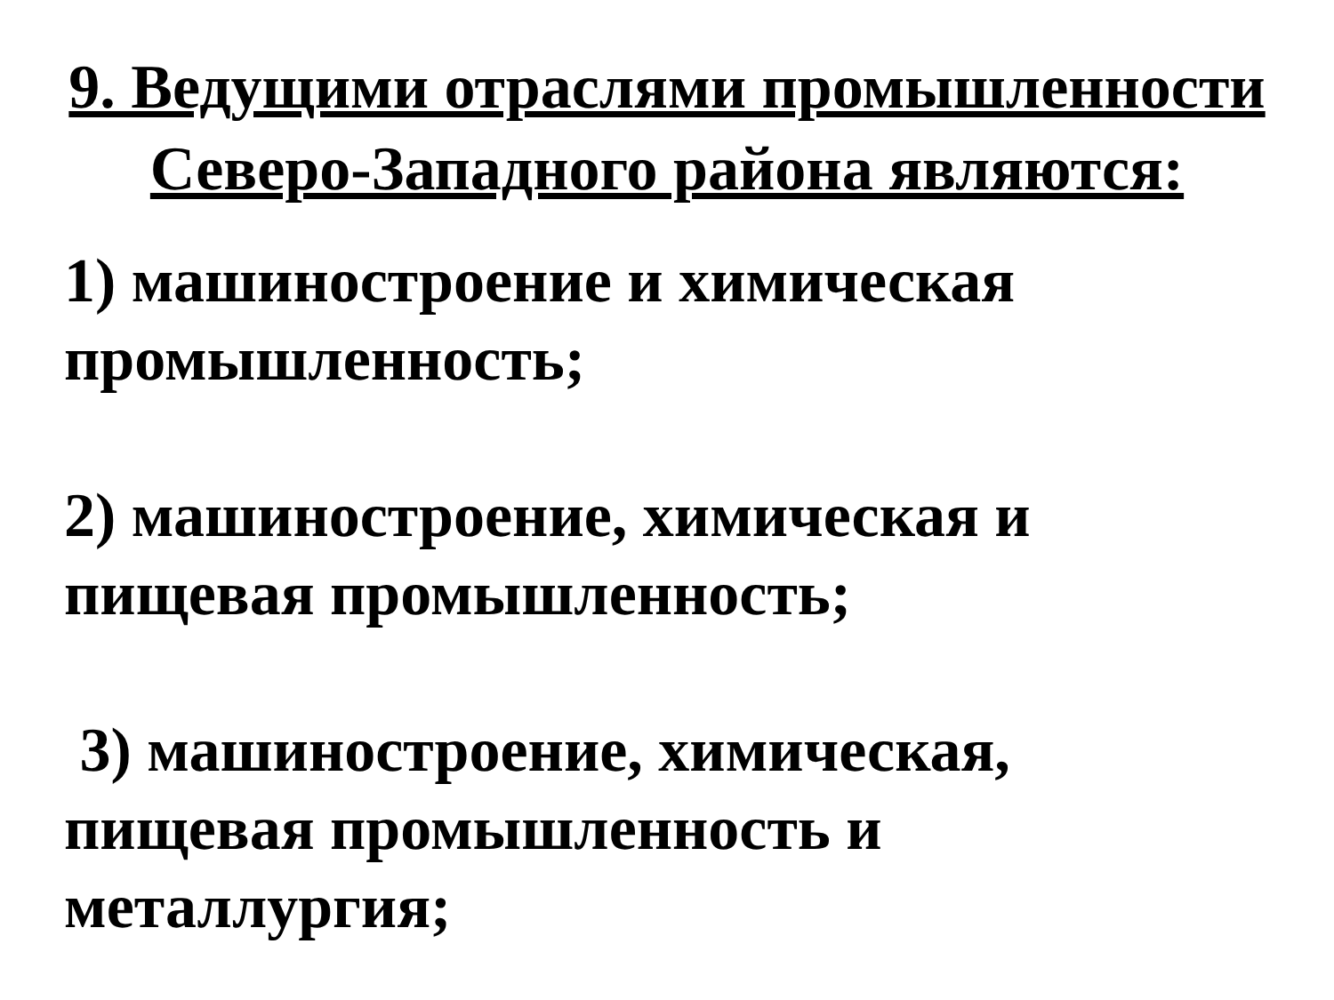9. Ведущими отраслями промышленности
Северо-Западного района являются:
1) машиностроение и химическая
промышленность;
2) машиностроение, химическая и
пищевая промышленность;
3) машиностроение, химическая,
пищевая промышленность и
металлургия;